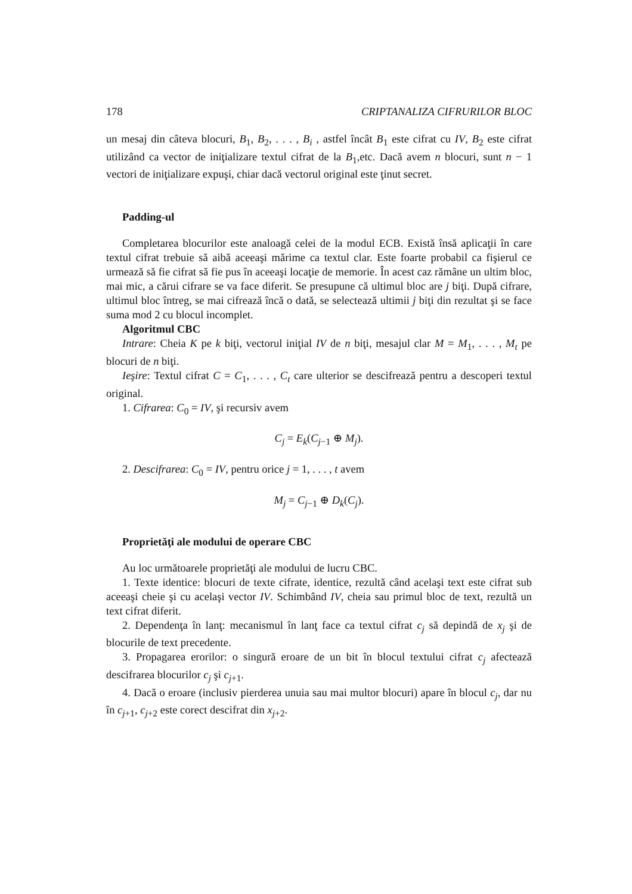178 CRIPTANALIZA CIFRURILOR BLOC
un mesaj din câteva blocuri, B<sub>1</sub>, B<sub>2</sub>, . . . , B<sub>i</sub> , astfel încât B<sub>1</sub> este cifrat cu IV, B<sub>2</sub> este cifrat utilizând ca vector de iniţializare textul cifrat de la B<sub>1</sub>,etc. Dacă avem n blocuri, sunt n − 1 vectori de iniţializare expuşi, chiar dacă vectorul original este ţinut secret.
Padding-ul
Completarea blocurilor este analoagă celei de la modul ECB. Există însă aplicaţii în care textul cifrat trebuie să aibă aceeaşi mărime ca textul clar. Este foarte probabil ca fişierul ce urmează să fie cifrat să fie pus în aceeaşi locaţie de memorie. În acest caz rămâne un ultim bloc, mai mic, a cărui cifrare se va face diferit. Se presupune că ultimul bloc are j biţi. După cifrare, ultimul bloc întreg, se mai cifrează încă o dată, se selectează ultimii j biţi din rezultat şi se face suma mod 2 cu blocul incomplet.
Algoritmul CBC
Intrare: Cheia K pe k biţi, vectorul iniţial IV de n biţi, mesajul clar M = M<sub>1</sub>, . . . , M<sub>t</sub> pe blocuri de n biţi.
Ieşire: Textul cifrat C = C<sub>1</sub>, . . . , C<sub>t</sub> care ulterior se descifrează pentru a descoperi textul original.
1. Cifrarea: C<sub>0</sub> = IV, şi recursiv avem
C<sub>j</sub> = E<sub>k</sub>(C<sub>j−1</sub> ⊕ M<sub>j</sub>).
2. Descifrarea: C<sub>0</sub> = IV, pentru orice j = 1, . . . , t avem
M<sub>j</sub> = C<sub>j−1</sub> ⊕ D<sub>k</sub>(C<sub>j</sub>).
Proprietăţi ale modului de operare CBC
Au loc următoarele proprietăţi ale modului de lucru CBC.
1. Texte identice: blocuri de texte cifrate, identice, rezultă când acelaşi text este cifrat sub aceeaşi cheie şi cu acelaşi vector IV. Schimbând IV, cheia sau primul bloc de text, rezultă un text cifrat diferit.
2. Dependenţa în lanţ: mecanismul în lanţ face ca textul cifrat c<sub>j</sub> să depindă de x<sub>j</sub> şi de blocurile de text precedente.
3. Propagarea erorilor: o singură eroare de un bit în blocul textului cifrat c<sub>j</sub> afectează descifrarea blocurilor c<sub>j</sub> şi c<sub>j+1</sub>.
4. Dacă o eroare (inclusiv pierderea unuia sau mai multor blocuri) apare în blocul c<sub>j</sub>, dar nu în c<sub>j+1</sub>, c<sub>j+2</sub> este corect descifrat din x<sub>j+2</sub>.